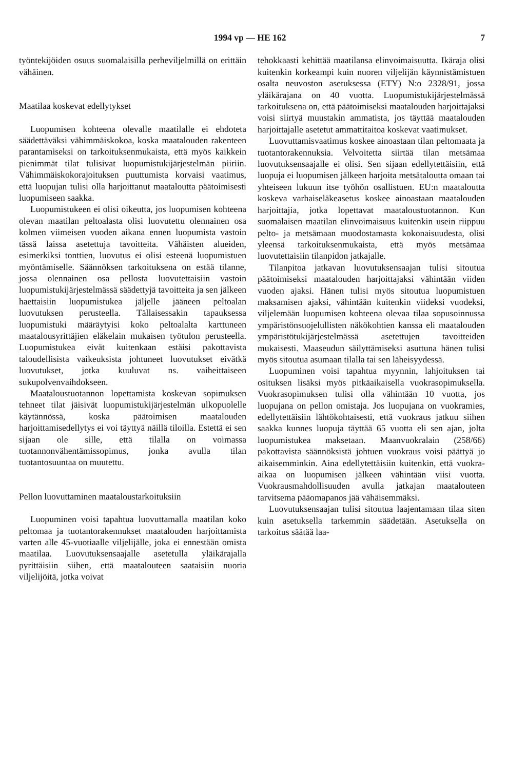1994 vp — HE 162 7
työntekijöiden osuus suomalaisilla perheviljelmillä on erittäin vähäinen.
Maatilaa koskevat edellytykset
Luopumisen kohteena olevalle maatilalle ei ehdoteta säädettäväksi vähimmäiskokoa, koska maatalouden rakenteen parantamiseksi on tarkoituksenmukaista, että myös kaikkein pienimmät tilat tulisivat luopumistukijärjestelmän piiriin. Vähimmäiskokorajoituksen puuttumista korvaisi vaatimus, että luopujan tulisi olla harjoittanut maataloutta päätoimisesti luopumiseen saakka.
Luopumistukeen ei olisi oikeutta, jos luopumisen kohteena olevan maatilan peltoalasta olisi luovutettu olennainen osa kolmen viimeisen vuoden aikana ennen luopumista vastoin tässä laissa asetettuja tavoitteita. Vähäisten alueiden, esimerkiksi tonttien, luovutus ei olisi esteenä luopumistuen myöntämiselle. Säännöksen tarkoituksena on estää tilanne, jossa olennainen osa pellosta luovutettaisiin vastoin luopumistukijärjestelmässä säädettyjä tavoitteita ja sen jälkeen haettaisiin luopumistukea jäljelle jääneen peltoalan luovutuksen perusteella. Tällaisessakin tapauksessa luopumistuki määräytyisi koko peltoalalta karttuneen maatalousyrittäjien eläkelain mukaisen työtulon perusteella. Luopumistukea eivät kuitenkaan estäisi pakottavista taloudellisista vaikeuksista johtuneet luovutukset eivätkä luovutukset, jotka kuuluvat ns. vaiheittaiseen sukupolvenvaihdokseen.
Maataloustuotannon lopettamista koskevan sopimuksen tehneet tilat jäisivät luopumistukijärjestelmän ulkopuolelle käytännössä, koska päätoimisen maatalouden harjoittamisedellytys ei voi täyttyä näillä tiloilla. Estettä ei sen sijaan ole sille, että tilalla on voimassa tuotannonvähentämissopimus, jonka avulla tilan tuotantosuuntaa on muutettu.
Pellon luovuttaminen maataloustarkoituksiin
Luopuminen voisi tapahtua luovuttamalla maatilan koko peltomaa ja tuotantorakennukset maatalouden harjoittamista varten alle 45-vuotiaalle viljelijälle, joka ei ennestään omista maatilaa. Luovutuksensaajalle asetetulla yläikärajalla pyrittäisiin siihen, että maatalouteen saataisiin nuoria viljelijöitä, jotka voivat
tehokkaasti kehittää maatilansa elinvoimaisuutta. Ikäraja olisi kuitenkin korkeampi kuin nuoren viljelijän käynnistämistuen osalta neuvoston asetuksessa (ETY) N:o 2328/91, jossa yläikärajana on 40 vuotta. Luopumistukijärjestelmässä tarkoituksena on, että päätoimiseksi maatalouden harjoittajaksi voisi siirtyä muustakin ammatista, jos täyttää maatalouden harjoittajalle asetetut ammattitaitoa koskevat vaatimukset.
Luovuttamisvaatimus koskee ainoastaan tilan peltomaata ja tuotantorakennuksia. Velvoitetta siirtää tilan metsämaa luovutuksensaajalle ei olisi. Sen sijaan edellytettäisiin, että luopuja ei luopumisen jälkeen harjoita metsätaloutta omaan tai yhteiseen lukuun itse työhön osallistuen. EU:n maataloutta koskeva varhaiseläkeasetus koskee ainoastaan maatalouden harjoittajia, jotka lopettavat maataloustuotannon. Kun suomalaisen maatilan elinvoimaisuus kuitenkin usein riippuu pelto- ja metsämaan muodostamasta kokonaisuudesta, olisi yleensä tarkoituksenmukaista, että myös metsämaa luovutettaisiin tilanpidon jatkajalle.
Tilanpitoa jatkavan luovutuksensaajan tulisi sitoutua päätoimiseksi maatalouden harjoittajaksi vähintään viiden vuoden ajaksi. Hänen tulisi myös sitoutua luopumistuen maksamisen ajaksi, vähintään kuitenkin viideksi vuodeksi, viljelemään luopumisen kohteena olevaa tilaa sopusoinnussa ympäristönsuojelullisten näkökohtien kanssa eli maatalouden ympäristötukijärjestelmässä asetettujen tavoitteiden mukaisesti. Maaseudun säilyttämiseksi asuttuna hänen tulisi myös sitoutua asumaan tilalla tai sen läheisyydessä.
Luopuminen voisi tapahtua myynnin, lahjoituksen tai osituksen lisäksi myös pitkäaikaisella vuokrasopimuksella. Vuokrasopimuksen tulisi olla vähintään 10 vuotta, jos luopujana on pellon omistaja. Jos luopujana on vuokramies, edellytettäisiin lähtökohtaisesti, että vuokraus jatkuu siihen saakka kunnes luopuja täyttää 65 vuotta eli sen ajan, jolta luopumistukea maksetaan. Maanvuokralain (258/66) pakottavista säännöksistä johtuen vuokraus voisi päättyä jo aikaisemminkin. Aina edellytettäisiin kuitenkin, että vuokra-aikaa on luopumisen jälkeen vähintään viisi vuotta. Vuokrausmahdollisuuden avulla jatkajan maatalouteen tarvitsema pääomapanos jää vähäisemmäksi.
Luovutuksensaajan tulisi sitoutua laajentamaan tilaa siten kuin asetuksella tarkemmin säädetään. Asetuksella on tarkoitus säätää laa-